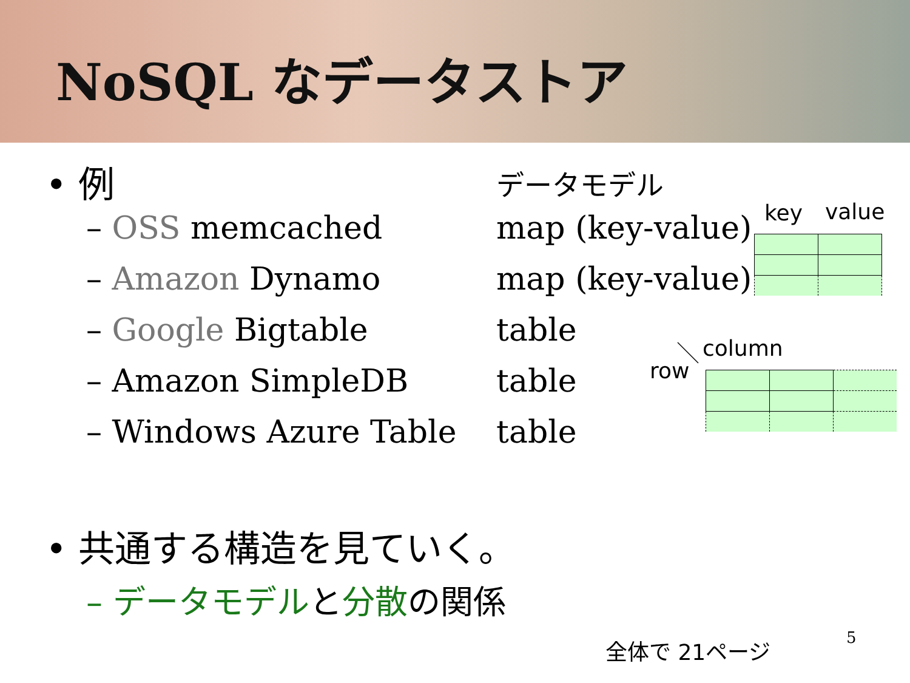NoSQL なデータストア
• 例 データモデル
– OSS memcached map (key-value)
– Amazon Dynamo map (key-value)
– Google Bigtable table
– Amazon SimpleDB table
– Windows Azure Table table
key value
column
row
• 共通する構造を見ていく。
– データモデルと分散の関係
全体で 21ページ 5